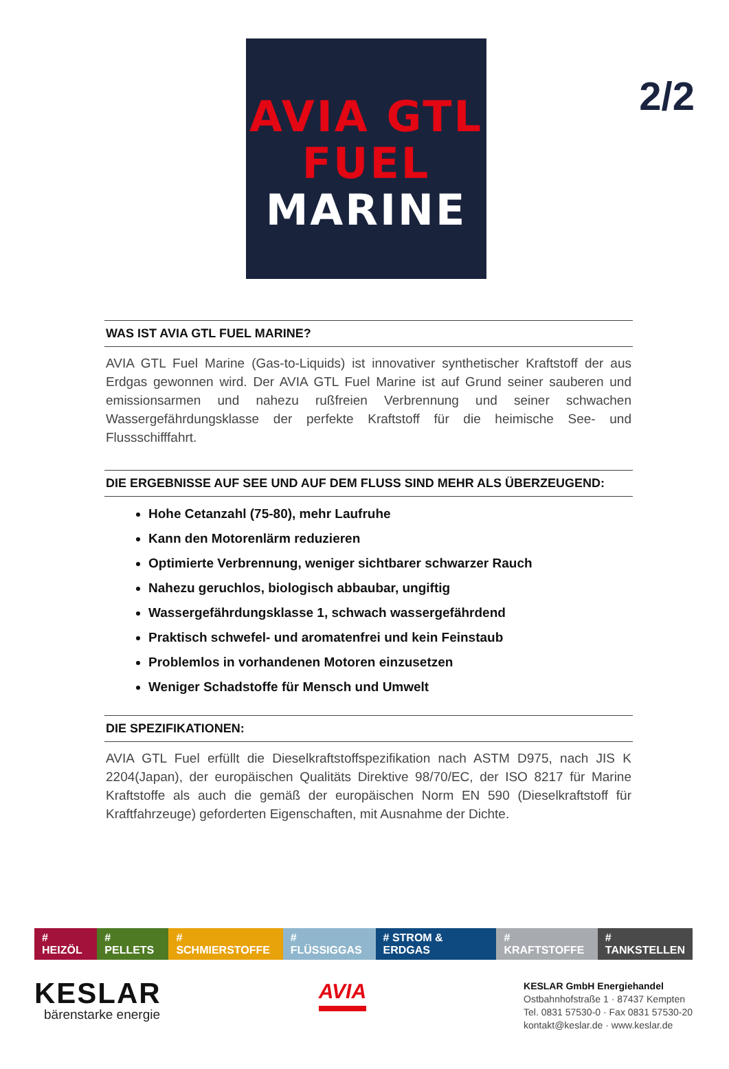2/2
AVIA GTL
FUEL
MARINE
WAS IST AVIA GTL FUEL MARINE?
AVIA GTL Fuel Marine (Gas-to-Liquids) ist innovativer synthetischer Kraftstoff der aus Erdgas gewonnen wird. Der AVIA GTL Fuel Marine ist auf Grund seiner sauberen und emissionsarmen und nahezu rußfreien Verbrennung und seiner schwachen Wassergefährdungsklasse der perfekte Kraftstoff für die heimische See- und Flussschifffahrt.
DIE ERGEBNISSE AUF SEE UND AUF DEM FLUSS SIND MEHR ALS ÜBERZEUGEND:
Hohe Cetanzahl (75-80), mehr Laufruhe
Kann den Motorenlärm reduzieren
Optimierte Verbrennung, weniger sichtbarer schwarzer Rauch
Nahezu geruchlos, biologisch abbaubar, ungiftig
Wassergefährdungsklasse 1, schwach wassergefährdend
Praktisch schwefel- und aromatenfrei und kein Feinstaub
Problemlos in vorhandenen Motoren einzusetzen
Weniger Schadstoffe für Mensch und Umwelt
DIE SPEZIFIKATIONEN:
AVIA GTL Fuel erfüllt die Dieselkraftstoffspezifikation nach ASTM D975, nach JIS K 2204(Japan), der europäischen Qualitäts Direktive 98/70/EC, der ISO 8217 für Marine Kraftstoffe als auch die gemäß der europäischen Norm EN 590 (Dieselkraftstoff für Kraftfahrzeuge) geforderten Eigenschaften, mit Ausnahme der Dichte.
# HEIZÖL # PELLETS # SCHMIERSTOFFE # FLÜSSIGGAS # STROM & ERDGAS # KRAFTSTOFFE # TANKSTELLEN
KESLAR
bärenstarke energie
AVIA
KESLAR GmbH Energiehandel
Ostbahnhofstraße 1 · 87437 Kempten
Tel. 0831 57530-0 · Fax 0831 57530-20
kontakt@keslar.de · www.keslar.de